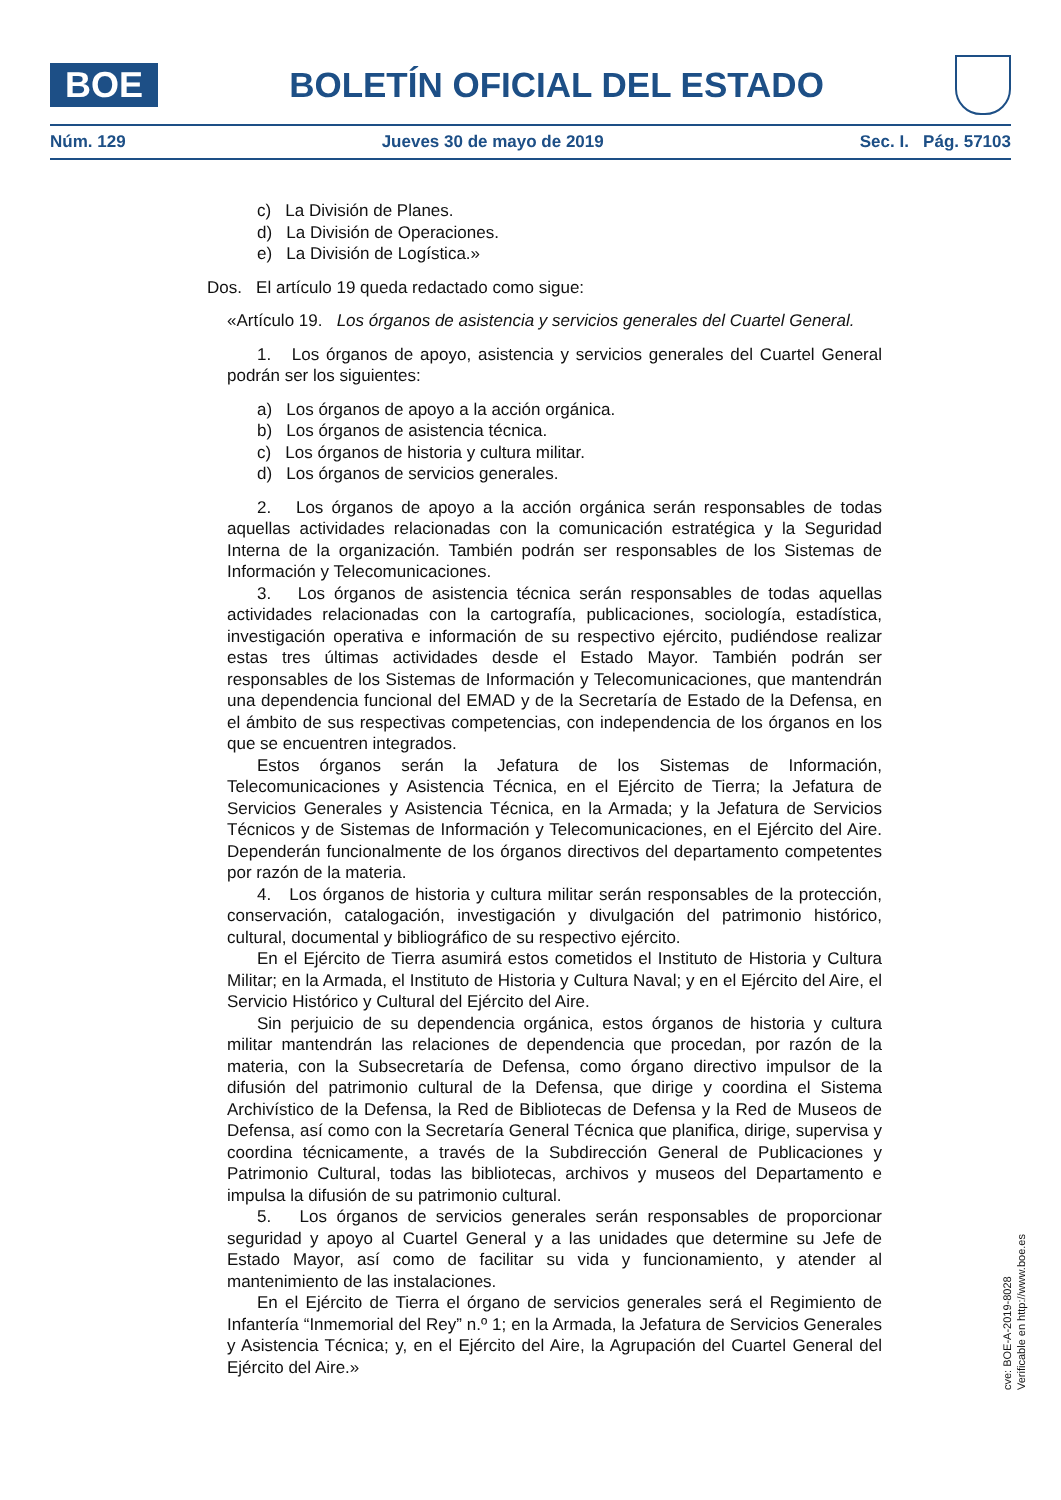BOE
BOLETÍN OFICIAL DEL ESTADO
Núm. 129 Jueves 30 de mayo de 2019 Sec. I. Pág. 57103
c) La División de Planes.
d) La División de Operaciones.
e) La División de Logística.»
Dos. El artículo 19 queda redactado como sigue:
«Artículo 19. Los órganos de asistencia y servicios generales del Cuartel General.
1. Los órganos de apoyo, asistencia y servicios generales del Cuartel General podrán ser los siguientes:
a) Los órganos de apoyo a la acción orgánica.
b) Los órganos de asistencia técnica.
c) Los órganos de historia y cultura militar.
d) Los órganos de servicios generales.
2. Los órganos de apoyo a la acción orgánica serán responsables de todas aquellas actividades relacionadas con la comunicación estratégica y la Seguridad Interna de la organización. También podrán ser responsables de los Sistemas de Información y Telecomunicaciones.
3. Los órganos de asistencia técnica serán responsables de todas aquellas actividades relacionadas con la cartografía, publicaciones, sociología, estadística, investigación operativa e información de su respectivo ejército, pudiéndose realizar estas tres últimas actividades desde el Estado Mayor. También podrán ser responsables de los Sistemas de Información y Telecomunicaciones, que mantendrán una dependencia funcional del EMAD y de la Secretaría de Estado de la Defensa, en el ámbito de sus respectivas competencias, con independencia de los órganos en los que se encuentren integrados.
Estos órganos serán la Jefatura de los Sistemas de Información, Telecomunicaciones y Asistencia Técnica, en el Ejército de Tierra; la Jefatura de Servicios Generales y Asistencia Técnica, en la Armada; y la Jefatura de Servicios Técnicos y de Sistemas de Información y Telecomunicaciones, en el Ejército del Aire. Dependerán funcionalmente de los órganos directivos del departamento competentes por razón de la materia.
4. Los órganos de historia y cultura militar serán responsables de la protección, conservación, catalogación, investigación y divulgación del patrimonio histórico, cultural, documental y bibliográfico de su respectivo ejército.
En el Ejército de Tierra asumirá estos cometidos el Instituto de Historia y Cultura Militar; en la Armada, el Instituto de Historia y Cultura Naval; y en el Ejército del Aire, el Servicio Histórico y Cultural del Ejército del Aire.
Sin perjuicio de su dependencia orgánica, estos órganos de historia y cultura militar mantendrán las relaciones de dependencia que procedan, por razón de la materia, con la Subsecretaría de Defensa, como órgano directivo impulsor de la difusión del patrimonio cultural de la Defensa, que dirige y coordina el Sistema Archivístico de la Defensa, la Red de Bibliotecas de Defensa y la Red de Museos de Defensa, así como con la Secretaría General Técnica que planifica, dirige, supervisa y coordina técnicamente, a través de la Subdirección General de Publicaciones y Patrimonio Cultural, todas las bibliotecas, archivos y museos del Departamento e impulsa la difusión de su patrimonio cultural.
5. Los órganos de servicios generales serán responsables de proporcionar seguridad y apoyo al Cuartel General y a las unidades que determine su Jefe de Estado Mayor, así como de facilitar su vida y funcionamiento, y atender al mantenimiento de las instalaciones.
En el Ejército de Tierra el órgano de servicios generales será el Regimiento de Infantería “Inmemorial del Rey” n.º 1; en la Armada, la Jefatura de Servicios Generales y Asistencia Técnica; y, en el Ejército del Aire, la Agrupación del Cuartel General del Ejército del Aire.»
cve: BOE-A-2019-8028
Verificable en http://www.boe.es